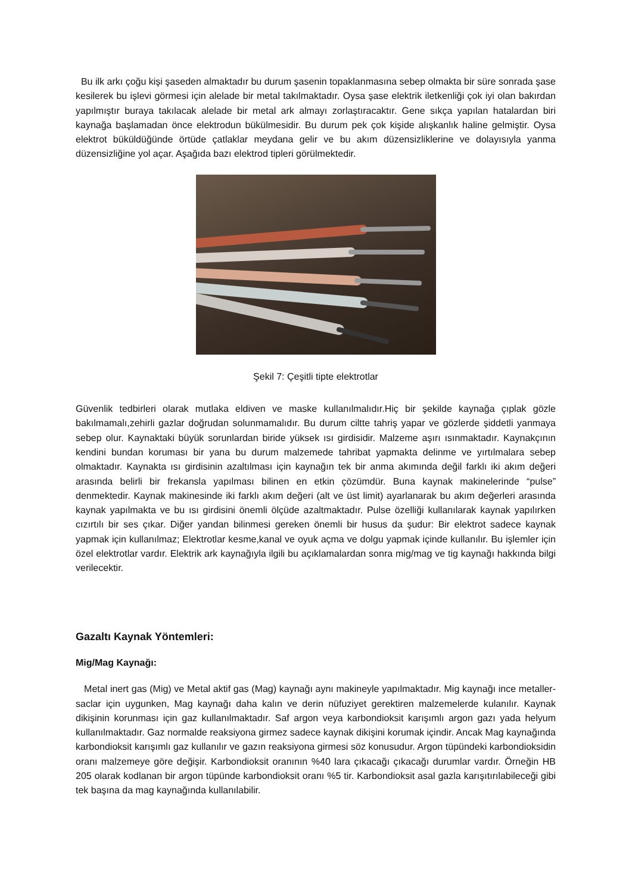Bu ilk arkı çoğu kişi şaseden almaktadır bu durum şasenin topaklanmasına sebep olmakta bir süre sonrada şase kesilerek bu işlevi görmesi için alelade bir metal takılmaktadır. Oysa şase elektrik iletkenliği çok iyi olan bakırdan yapılmıştır buraya takılacak alelade bir metal ark almayı zorlaştıracaktır. Gene sıkça yapılan hatalardan biri kaynağa başlamadan önce elektrodun bükülmesidir. Bu durum pek çok kişide alışkanlık haline gelmiştir. Oysa elektrot büküldüğünde örtüde çatlaklar meydana gelir ve bu akım düzensizliklerine ve dolayısıyla yanma düzensizliğine yol açar. Aşağıda bazı elektrod tipleri görülmektedir.
Şekil 7: Çeşitli tipte elektrotlar
Güvenlik tedbirleri olarak mutlaka eldiven ve maske kullanılmalıdır.Hiç bir şekilde kaynağa çıplak gözle bakılmamalı,zehirli gazlar doğrudan solunmamalıdır. Bu durum ciltte tahriş yapar ve gözlerde şiddetli yanmaya sebep olur. Kaynaktaki büyük sorunlardan biride yüksek ısı girdisidir. Malzeme aşırı ısınmaktadır. Kaynakçının kendini bundan koruması bir yana bu durum malzemede tahribat yapmakta delinme ve yırtılmalara sebep olmaktadır. Kaynakta ısı girdisinin azaltılması için kaynağın tek bir anma akımında değil farklı iki akım değeri arasında belirli bir frekansla yapılması bilinen en etkin çözümdür. Buna kaynak makinelerinde “pulse” denmektedir. Kaynak makinesinde iki farklı akım değeri (alt ve üst limit) ayarlanarak bu akım değerleri arasında kaynak yapılmakta ve bu ısı girdisini önemli ölçüde azaltmaktadır. Pulse özelliği kullanılarak kaynak yapılırken cızırtılı bir ses çıkar. Diğer yandan bilinmesi gereken önemli bir husus da şudur: Bir elektrot sadece kaynak yapmak için kullanılmaz; Elektrotlar kesme,kanal ve oyuk açma ve dolgu yapmak içinde kullanılır. Bu işlemler için özel elektrotlar vardır. Elektrik ark kaynağıyla ilgili bu açıklamalardan sonra mig/mag ve tig kaynağı hakkında bilgi verilecektir.
Gazaltı Kaynak Yöntemleri:
Mig/Mag Kaynağı:
Metal inert gas (Mig) ve Metal aktif gas (Mag) kaynağı aynı makineyle yapılmaktadır. Mig kaynağı ince metaller-saclar için uygunken, Mag kaynağı daha kalın ve derin nüfuziyet gerektiren malzemelerde kulanılır. Kaynak dikişinin korunması için gaz kullanılmaktadır. Saf argon veya karbondioksit karışımlı argon gazı yada helyum kullanılmaktadır. Gaz normalde reaksiyona girmez sadece kaynak dikişini korumak içindir. Ancak Mag kaynağında karbondioksit karışımlı gaz kullanılır ve gazın reaksiyona girmesi söz konusudur. Argon tüpündeki karbondioksidin oranı malzemeye göre değişir. Karbondioksit oranının %40 lara çıkacağı çıkacağı durumlar vardır. Örneğin HB 205 olarak kodlanan bir argon tüpünde karbondioksit oranı %5 tir. Karbondioksit asal gazla karışıtırılabileceği gibi tek başına da mag kaynağında kullanılabilir.